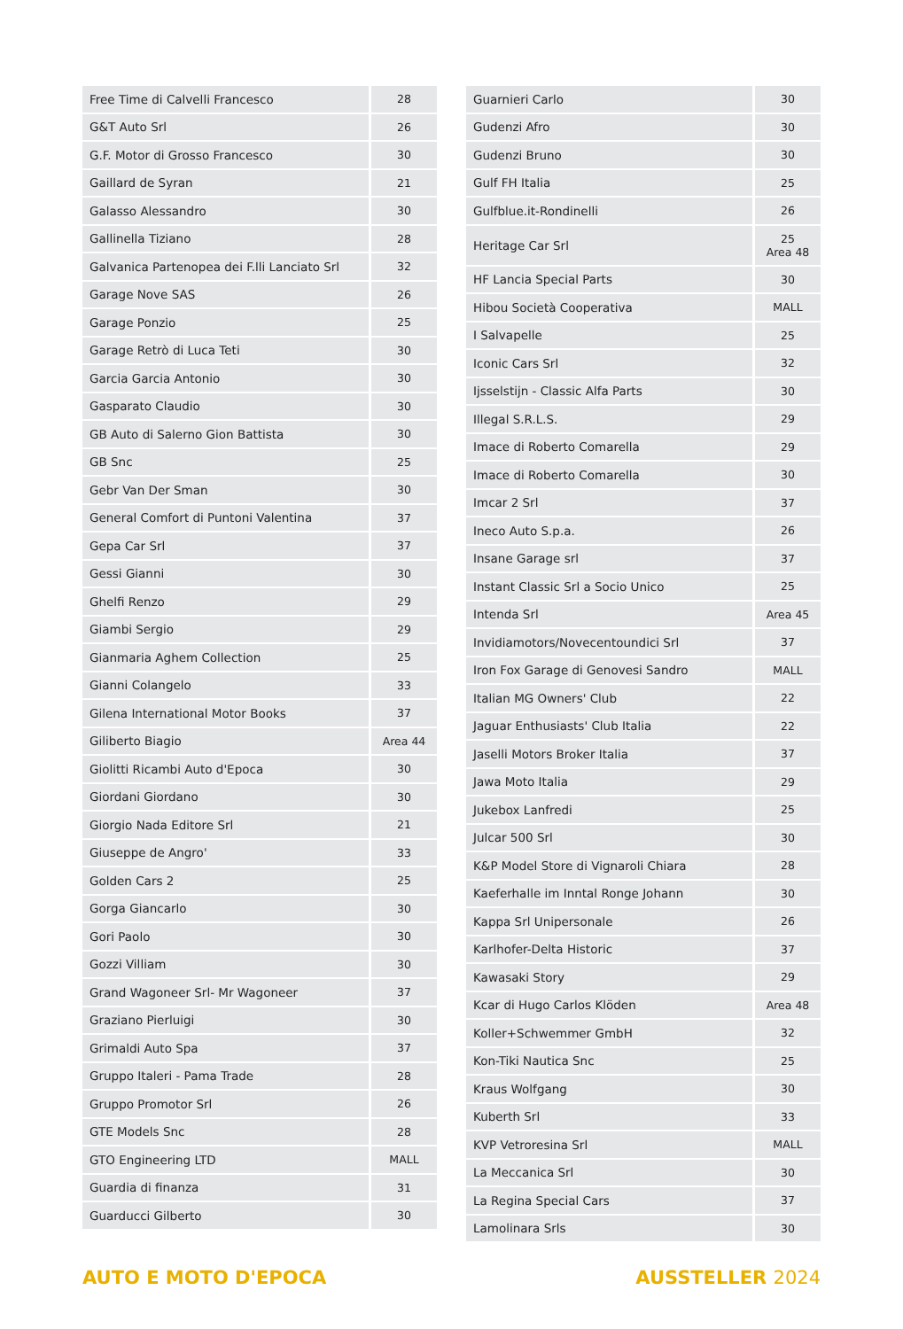| Free Time di Calvelli Francesco | 28 |
| G&T Auto Srl | 26 |
| G.F. Motor di Grosso Francesco | 30 |
| Gaillard de Syran | 21 |
| Galasso Alessandro | 30 |
| Gallinella Tiziano | 28 |
| Galvanica Partenopea dei F.lli Lanciato Srl | 32 |
| Garage Nove SAS | 26 |
| Garage Ponzio | 25 |
| Garage Retrò di Luca Teti | 30 |
| Garcia Garcia Antonio | 30 |
| Gasparato Claudio | 30 |
| GB Auto di Salerno Gion Battista | 30 |
| GB Snc | 25 |
| Gebr Van Der Sman | 30 |
| General Comfort di Puntoni Valentina | 37 |
| Gepa Car Srl | 37 |
| Gessi Gianni | 30 |
| Ghelfi Renzo | 29 |
| Giambi Sergio | 29 |
| Gianmaria Aghem Collection | 25 |
| Gianni Colangelo | 33 |
| Gilena International Motor Books | 37 |
| Giliberto Biagio | Area 44 |
| Giolitti Ricambi Auto d'Epoca | 30 |
| Giordani Giordano | 30 |
| Giorgio Nada Editore Srl | 21 |
| Giuseppe de Angro' | 33 |
| Golden Cars 2 | 25 |
| Gorga Giancarlo | 30 |
| Gori Paolo | 30 |
| Gozzi Villiam | 30 |
| Grand Wagoneer Srl- Mr Wagoneer | 37 |
| Graziano Pierluigi | 30 |
| Grimaldi Auto Spa | 37 |
| Gruppo Italeri - Pama Trade | 28 |
| Gruppo Promotor Srl | 26 |
| GTE Models Snc | 28 |
| GTO Engineering LTD | MALL |
| Guardia di finanza | 31 |
| Guarducci Gilberto | 30 |
| Guarnieri Carlo | 30 |
| Gudenzi Afro | 30 |
| Gudenzi Bruno | 30 |
| Gulf FH Italia | 25 |
| Gulfblue.it-Rondinelli | 26 |
| Heritage Car Srl | 25 Area 48 |
| HF Lancia Special Parts | 30 |
| Hibou Società Cooperativa | MALL |
| I Salvapelle | 25 |
| Iconic Cars Srl | 32 |
| Ijsselstijn - Classic Alfa Parts | 30 |
| Illegal S.R.L.S. | 29 |
| Imace di Roberto Comarella | 29 |
| Imace di Roberto Comarella | 30 |
| Imcar 2 Srl | 37 |
| Ineco Auto S.p.a. | 26 |
| Insane Garage srl | 37 |
| Instant Classic Srl a Socio Unico | 25 |
| Intenda Srl | Area 45 |
| Invidiamotors/Novecentoundici Srl | 37 |
| Iron Fox Garage di Genovesi Sandro | MALL |
| Italian MG Owners' Club | 22 |
| Jaguar Enthusiasts' Club Italia | 22 |
| Jaselli Motors Broker Italia | 37 |
| Jawa Moto Italia | 29 |
| Jukebox Lanfredi | 25 |
| Julcar 500 Srl | 30 |
| K&P Model Store di Vignaroli Chiara | 28 |
| Kaeferhalle im Inntal Ronge Johann | 30 |
| Kappa Srl Unipersonale | 26 |
| Karlhofer-Delta Historic | 37 |
| Kawasaki Story | 29 |
| Kcar di Hugo Carlos Klöden | Area 48 |
| Koller+Schwemmer GmbH | 32 |
| Kon-Tiki Nautica Snc | 25 |
| Kraus Wolfgang | 30 |
| Kuberth Srl | 33 |
| KVP Vetroresina Srl | MALL |
| La Meccanica Srl | 30 |
| La Regina Special Cars | 37 |
| Lamolinara Srls | 30 |
AUTO E MOTO D'EPOCA AUSSTELLER 2024